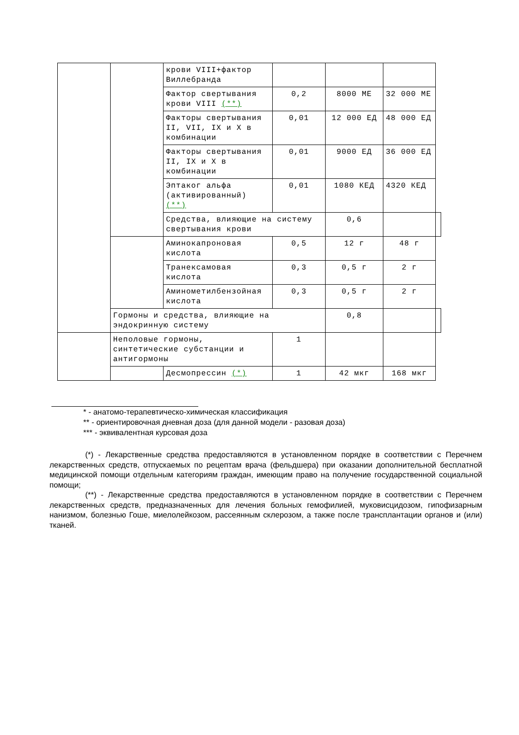| | | крови VIII+фактор Виллебранда | | | | |
| | | Фактор свертывания крови VIII (**) | 0,2 | 8000 МЕ | 32 000 МЕ | |
| | | Факторы свертывания II, VII, IX и X в комбинации | 0,01 | 12 000 ЕД | 48 000 ЕД | |
| | | Факторы свертывания II, IX и X в комбинации | 0,01 | 9000 ЕД | 36 000 ЕД | |
| | | Эптаког альфа (активированный) (**) | 0,01 | 1080 КЕД | 4320 КЕД | |
| | | Средства, влияющие на систему свертывания крови | | 0,6 | | |
| | | Аминокапроновая кислота | 0,5 | 12 г | 48 г | |
| | | Транексамовая кислота | 0,3 | 0,5 г | 2 г | |
| | | Аминометилбензойная кислота | 0,3 | 0,5 г | 2 г | |
| | Гормоны и средства, влияющие на эндокринную систему | | | 0,8 | | |
| | Неполовые гормоны, синтетические субстанции и антигормоны | | 1 | | | |
| | | Десмопрессин (*) | 1 | 42 мкг | 168 мкг | |
* - анатомо-терапевтическо-химическая классификация
** - ориентировочная дневная доза (для данной модели - разовая доза)
*** - эквивалентная курсовая доза
(*) - Лекарственные средства предоставляются в установленном порядке в соответствии с Перечнем лекарственных средств, отпускаемых по рецептам врача (фельдшера) при оказании дополнительной бесплатной медицинской помощи отдельным категориям граждан, имеющим право на получение государственной социальной помощи;
(**) - Лекарственные средства предоставляются в установленном порядке в соответствии с Перечнем лекарственных средств, предназначенных для лечения больных гемофилией, муковисцидозом, гипофизарным нанизмом, болезнью Гоше, миелолейкозом, рассеянным склерозом, а также после трансплантации органов и (или) тканей.